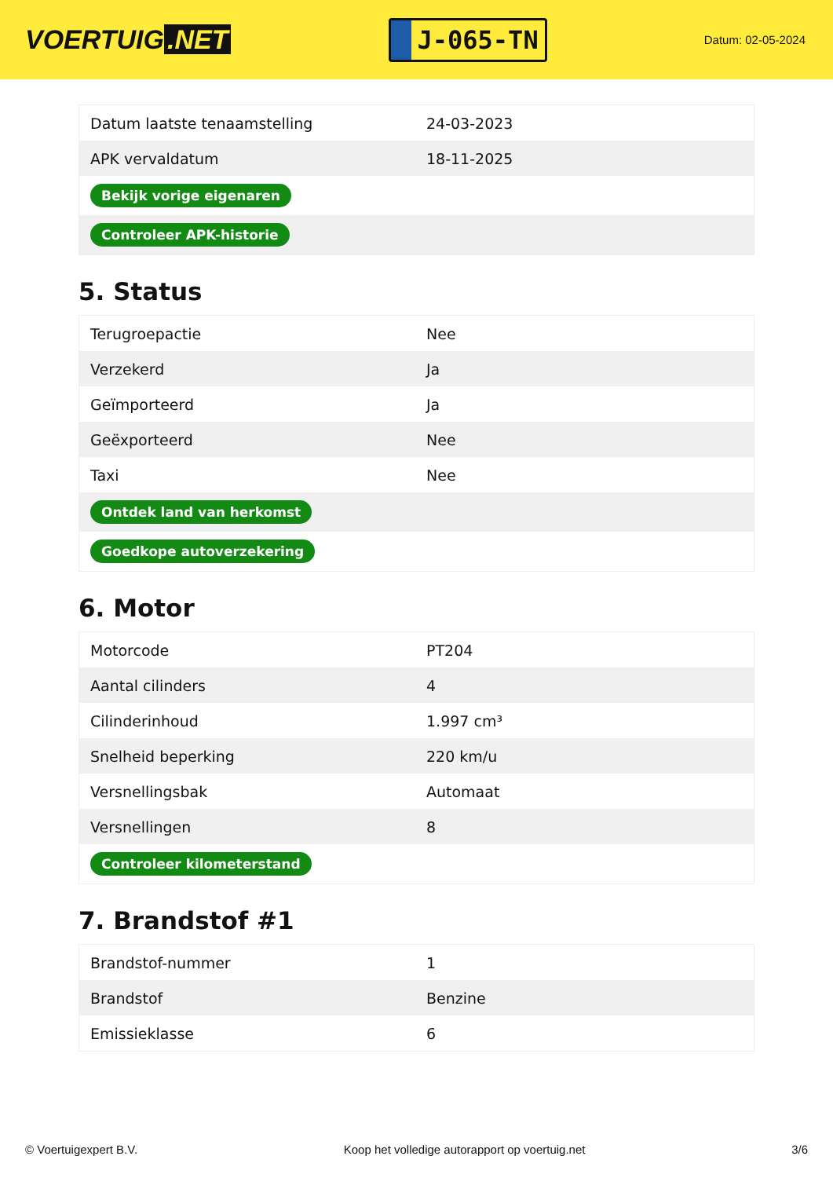VOERTUIG.NET
J-065-TN
Datum: 02-05-2024
| Datum laatste tenaamstelling | 24-03-2023 |
| APK vervaldatum | 18-11-2025 |
| Bekijk vorige eigenaren | |
| Controleer APK-historie | |
5. Status
| Terugroepactie | Nee |
| Verzekerd | Ja |
| Geïmporteerd | Ja |
| Geëxporteerd | Nee |
| Taxi | Nee |
| Ontdek land van herkomst | |
| Goedkope autoverzekering | |
6. Motor
| Motorcode | PT204 |
| Aantal cilinders | 4 |
| Cilinderinhoud | 1.997 cm³ |
| Snelheid beperking | 220 km/u |
| Versnellingsbak | Automaat |
| Versnellingen | 8 |
| Controleer kilometerstand | |
7. Brandstof #1
| Brandstof-nummer | 1 |
| Brandstof | Benzine |
| Emissieklasse | 6 |
© Voertuigexpert B.V. Koop het volledige autorapport op voertuig.net 3/6